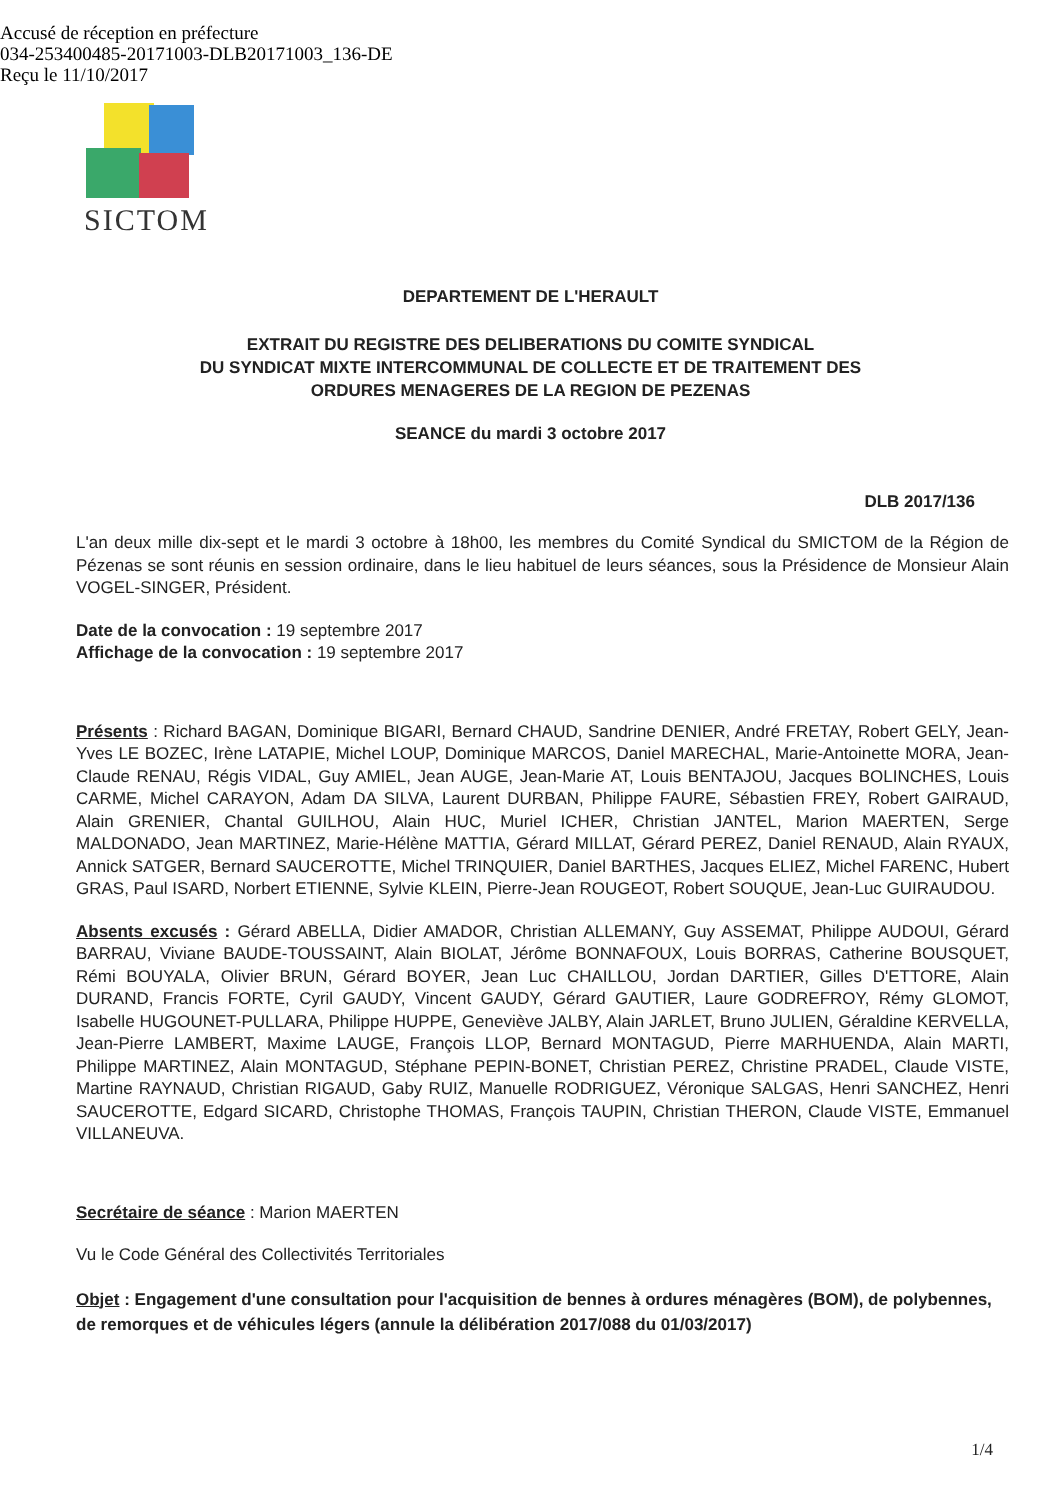Accusé de réception en préfecture
034-253400485-20171003-DLB20171003_136-DE
Reçu le 11/10/2017
SICTOM
DEPARTEMENT DE L'HERAULT
EXTRAIT DU REGISTRE DES DELIBERATIONS DU COMITE SYNDICAL
DU SYNDICAT MIXTE INTERCOMMUNAL DE COLLECTE ET DE TRAITEMENT DES
ORDURES MENAGERES DE LA REGION DE PEZENAS
SEANCE du mardi 3 octobre 2017
DLB 2017/136
L'an deux mille dix-sept et le mardi 3 octobre à 18h00, les membres du Comité Syndical du SMICTOM de la Région de Pézenas se sont réunis en session ordinaire, dans le lieu habituel de leurs séances, sous la Présidence de Monsieur Alain VOGEL-SINGER, Président.
Date de la convocation : 19 septembre 2017
Affichage de la convocation : 19 septembre 2017
Présents : Richard BAGAN, Dominique BIGARI, Bernard CHAUD, Sandrine DENIER, André FRETAY, Robert GELY, Jean-Yves LE BOZEC, Irène LATAPIE, Michel LOUP, Dominique MARCOS, Daniel MARECHAL, Marie-Antoinette MORA, Jean-Claude RENAU, Régis VIDAL, Guy AMIEL, Jean AUGE, Jean-Marie AT, Louis BENTAJOU, Jacques BOLINCHES, Louis CARME, Michel CARAYON, Adam DA SILVA, Laurent DURBAN, Philippe FAURE, Sébastien FREY, Robert GAIRAUD, Alain GRENIER, Chantal GUILHOU, Alain HUC, Muriel ICHER, Christian JANTEL, Marion MAERTEN, Serge MALDONADO, Jean MARTINEZ, Marie-Hélène MATTIA, Gérard MILLAT, Gérard PEREZ, Daniel RENAUD, Alain RYAUX, Annick SATGER, Bernard SAUCEROTTE, Michel TRINQUIER, Daniel BARTHES, Jacques ELIEZ, Michel FARENC, Hubert GRAS, Paul ISARD, Norbert ETIENNE, Sylvie KLEIN, Pierre-Jean ROUGEOT, Robert SOUQUE, Jean-Luc GUIRAUDOU.
Absents excusés : Gérard ABELLA, Didier AMADOR, Christian ALLEMANY, Guy ASSEMAT, Philippe AUDOUI, Gérard BARRAU, Viviane BAUDE-TOUSSAINT, Alain BIOLAT, Jérôme BONNAFOUX, Louis BORRAS, Catherine BOUSQUET, Rémi BOUYALA, Olivier BRUN, Gérard BOYER, Jean Luc CHAILLOU, Jordan DARTIER, Gilles D'ETTORE, Alain DURAND, Francis FORTE, Cyril GAUDY, Vincent GAUDY, Gérard GAUTIER, Laure GODREFROY, Rémy GLOMOT, Isabelle HUGOUNET-PULLARA, Philippe HUPPE, Geneviève JALBY, Alain JARLET, Bruno JULIEN, Géraldine KERVELLA, Jean-Pierre LAMBERT, Maxime LAUGE, François LLOP, Bernard MONTAGUD, Pierre MARHUENDA, Alain MARTI, Philippe MARTINEZ, Alain MONTAGUD, Stéphane PEPIN-BONET, Christian PEREZ, Christine PRADEL, Claude VISTE, Martine RAYNAUD, Christian RIGAUD, Gaby RUIZ, Manuelle RODRIGUEZ, Véronique SALGAS, Henri SANCHEZ, Henri SAUCEROTTE, Edgard SICARD, Christophe THOMAS, François TAUPIN, Christian THERON, Claude VISTE, Emmanuel VILLANEUVA.
Secrétaire de séance : Marion MAERTEN
Vu le Code Général des Collectivités Territoriales
Objet : Engagement d'une consultation pour l'acquisition de bennes à ordures ménagères (BOM), de polybennes, de remorques et de véhicules légers (annule la délibération 2017/088 du 01/03/2017)
1/4